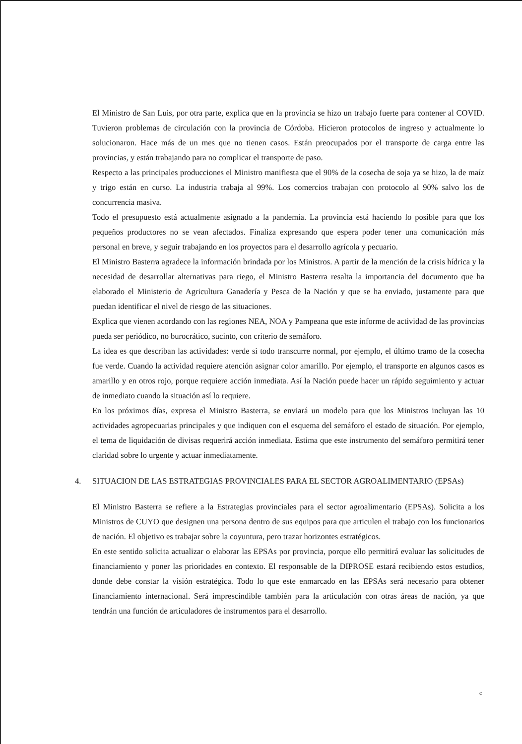El Ministro de San Luis, por otra parte, explica que en la provincia se hizo un trabajo fuerte para contener al COVID. Tuvieron problemas de circulación con la provincia de Córdoba. Hicieron protocolos de ingreso y actualmente lo solucionaron. Hace más de un mes que no tienen casos. Están preocupados por el transporte de carga entre las provincias, y están trabajando para no complicar el transporte de paso.
Respecto a las principales producciones el Ministro manifiesta que el 90% de la cosecha de soja ya se hizo, la de maíz y trigo están en curso. La industria trabaja al 99%. Los comercios trabajan con protocolo al 90% salvo los de concurrencia masiva.
Todo el presupuesto está actualmente asignado a la pandemia. La provincia está haciendo lo posible para que los pequeños productores no se vean afectados. Finaliza expresando que espera poder tener una comunicación más personal en breve, y seguir trabajando en los proyectos para el desarrollo agrícola y pecuario.
El Ministro Basterra agradece la información brindada por los Ministros. A partir de la mención de la crisis hídrica y la necesidad de desarrollar alternativas para riego, el Ministro Basterra resalta la importancia del documento que ha elaborado el Ministerio de Agricultura Ganadería y Pesca de la Nación y que se ha enviado, justamente para que puedan identificar el nivel de riesgo de las situaciones.
Explica que vienen acordando con las regiones NEA, NOA y Pampeana que este informe de actividad de las provincias pueda ser periódico, no burocrático, sucinto, con criterio de semáforo.
La idea es que describan las actividades: verde si todo transcurre normal, por ejemplo, el último tramo de la cosecha fue verde. Cuando la actividad requiere atención asignar color amarillo. Por ejemplo, el transporte en algunos casos es amarillo y en otros rojo, porque requiere acción inmediata. Así la Nación puede hacer un rápido seguimiento y actuar de inmediato cuando la situación así lo requiere.
En los próximos días, expresa el Ministro Basterra, se enviará un modelo para que los Ministros incluyan las 10 actividades agropecuarias principales y que indiquen con el esquema del semáforo el estado de situación. Por ejemplo, el tema de liquidación de divisas requerirá acción inmediata. Estima que este instrumento del semáforo permitirá tener claridad sobre lo urgente y actuar inmediatamente.
4. SITUACION DE LAS ESTRATEGIAS PROVINCIALES PARA EL SECTOR AGROALIMENTARIO (EPSAs)
El Ministro Basterra se refiere a la Estrategias provinciales para el sector agroalimentario (EPSAs). Solicita a los Ministros de CUYO que designen una persona dentro de sus equipos para que articulen el trabajo con los funcionarios de nación. El objetivo es trabajar sobre la coyuntura, pero trazar horizontes estratégicos.
En este sentido solicita actualizar o elaborar las EPSAs por provincia, porque ello permitirá evaluar las solicitudes de financiamiento y poner las prioridades en contexto. El responsable de la DIPROSE estará recibiendo estos estudios, donde debe constar la visión estratégica. Todo lo que este enmarcado en las EPSAs será necesario para obtener financiamiento internacional. Será imprescindible también para la articulación con otras áreas de nación, ya que tendrán una función de articuladores de instrumentos para el desarrollo.
c